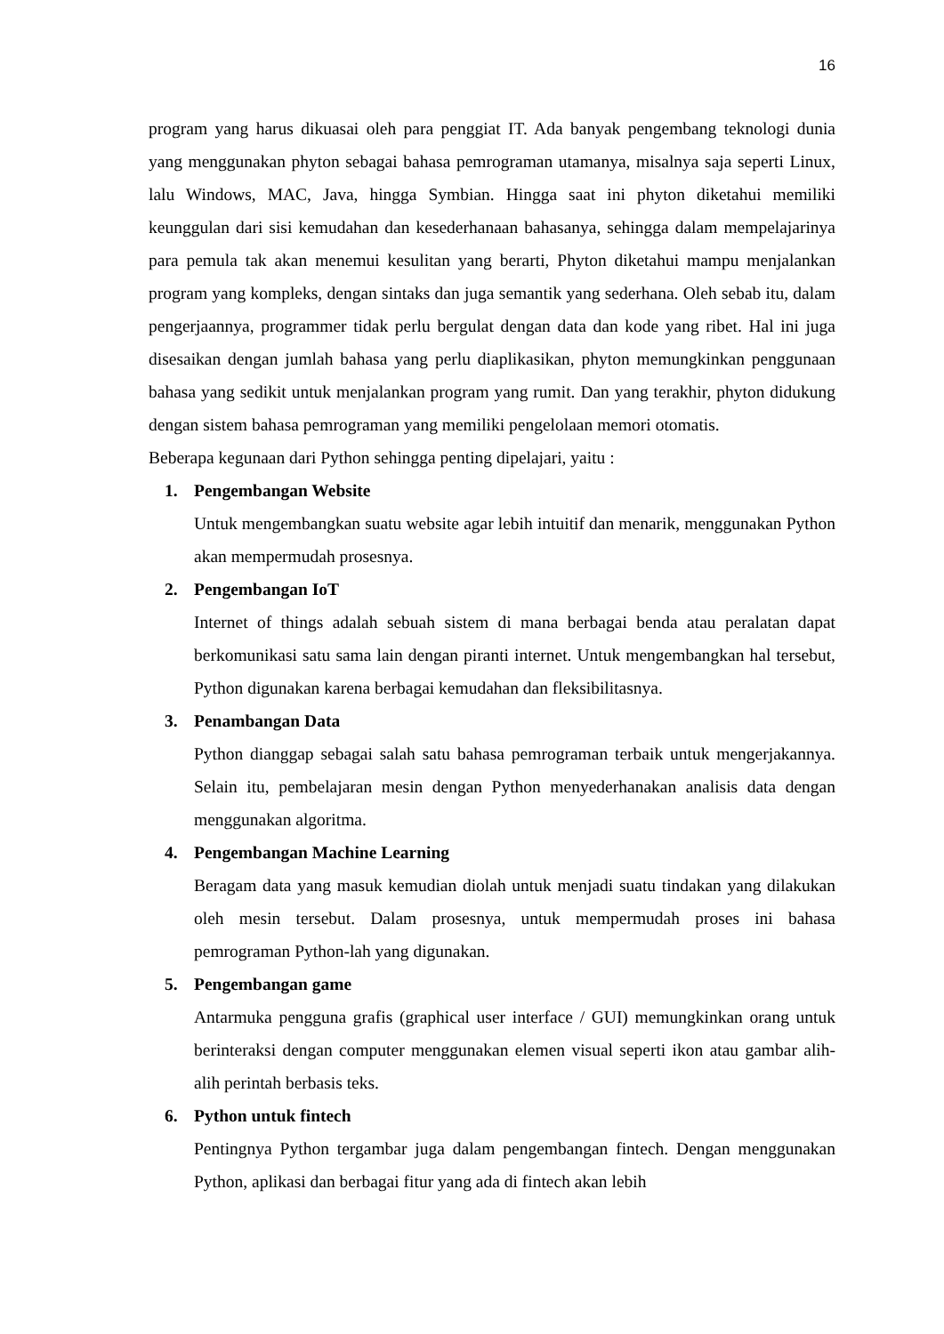16
program yang harus dikuasai oleh para penggiat IT. Ada banyak pengembang teknologi dunia yang menggunakan phyton sebagai bahasa pemrograman utamanya, misalnya saja seperti Linux, lalu Windows, MAC, Java, hingga Symbian. Hingga saat ini phyton diketahui memiliki keunggulan dari sisi kemudahan dan kesederhanaan bahasanya, sehingga dalam mempelajarinya para pemula tak akan menemui kesulitan yang berarti, Phyton diketahui mampu menjalankan program yang kompleks, dengan sintaks dan juga semantik yang sederhana. Oleh sebab itu, dalam pengerjaannya, programmer tidak perlu bergulat dengan data dan kode yang ribet. Hal ini juga disesaikan dengan jumlah bahasa yang perlu diaplikasikan, phyton memungkinkan penggunaan bahasa yang sedikit untuk menjalankan program yang rumit. Dan yang terakhir, phyton didukung dengan sistem bahasa pemrograman yang memiliki pengelolaan memori otomatis.
Beberapa kegunaan dari Python sehingga penting dipelajari, yaitu :
1. Pengembangan Website
Untuk mengembangkan suatu website agar lebih intuitif dan menarik, menggunakan Python akan mempermudah prosesnya.
2. Pengembangan IoT
Internet of things adalah sebuah sistem di mana berbagai benda atau peralatan dapat berkomunikasi satu sama lain dengan piranti internet. Untuk mengembangkan hal tersebut, Python digunakan karena berbagai kemudahan dan fleksibilitasnya.
3. Penambangan Data
Python dianggap sebagai salah satu bahasa pemrograman terbaik untuk mengerjakannya. Selain itu, pembelajaran mesin dengan Python menyederhanakan analisis data dengan menggunakan algoritma.
4. Pengembangan Machine Learning
Beragam data yang masuk kemudian diolah untuk menjadi suatu tindakan yang dilakukan oleh mesin tersebut. Dalam prosesnya, untuk mempermudah proses ini bahasa pemrograman Python-lah yang digunakan.
5. Pengembangan game
Antarmuka pengguna grafis (graphical user interface / GUI) memungkinkan orang untuk berinteraksi dengan computer menggunakan elemen visual seperti ikon atau gambar alih-alih perintah berbasis teks.
6. Python untuk fintech
Pentingnya Python tergambar juga dalam pengembangan fintech. Dengan menggunakan Python, aplikasi dan berbagai fitur yang ada di fintech akan lebih